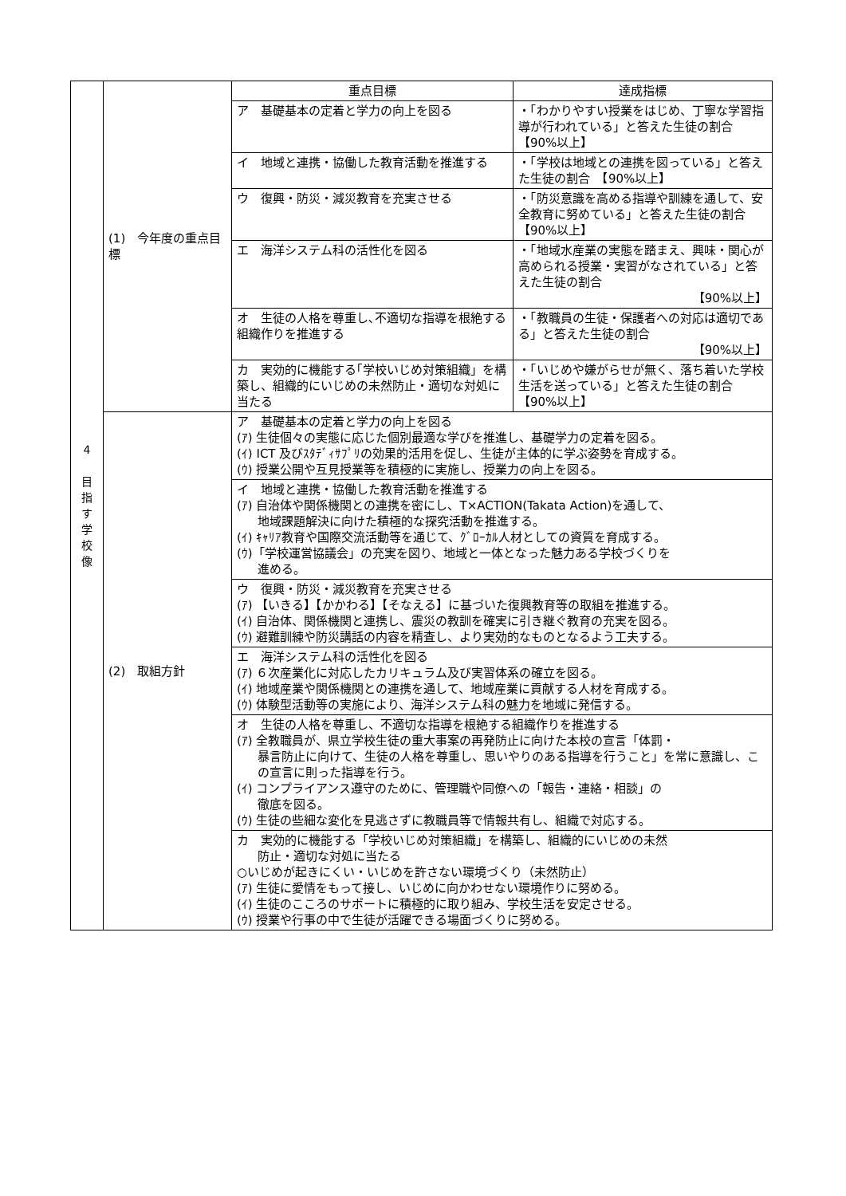| 4 目 指 す 学 校 像 | (1) 今年度の重点目標 | 重点目標 | 達成指標 |
| | | ア 基礎基本の定着と学力の向上を図る | ・「わかりやすい授業をはじめ、丁寧な学習指導が行われている」と答えた生徒の割合 【90%以上】 |
| | | イ 地域と連携・協働した教育活動を推進する | ・「学校は地域との連携を図っている」と答えた生徒の割合 【90%以上】 |
| | | ウ 復興・防災・減災教育を充実させる | ・「防災意識を高める指導や訓練を通して、安全教育に努めている」と答えた生徒の割合 【90%以上】 |
| | | エ 海洋システム科の活性化を図る | ・「地域水産業の実態を踏まえ、興味・関心が高められる授業・実習がなされている」と答えた生徒の割合 【90%以上】 |
| | | オ 生徒の人格を尊重し､不適切な指導を根絶する組織作りを推進する | ・「教職員の生徒・保護者への対応は適切である」と答えた生徒の割合 【90%以上】 |
| | | カ 実効的に機能する｢学校いじめ対策組織」を構築し、組織的にいじめの未然防止・適切な対処に当たる | ・「いじめや嫌がらせが無く、落ち着いた学校生活を送っている」と答えた生徒の割合 【90%以上】 |
| | (2) 取組方針 | ア 基礎基本の定着と学力の向上を図る (ｱ) 生徒個々の実態に応じた個別最適な学びを推進し、基礎学力の定着を図る。 (ｲ) ICT 及びｽﾀﾃﾞｨｻﾌﾟﾘの効果的活用を促し、生徒が主体的に学ぶ姿勢を育成する。 (ｳ) 授業公開や互見授業等を積極的に実施し、授業力の向上を図る。 | |
| | | イ 地域と連携・協働した教育活動を推進する (ｱ) 自治体や関係機関との連携を密にし、T×ACTION(Takata Action)を通して、 地域課題解決に向けた積極的な探究活動を推進する。 (ｲ) ｷｬﾘｱ教育や国際交流活動等を通じて、ｸﾞﾛｰｶﾙ人材としての資質を育成する。 (ｳ)「学校運営協議会」の充実を図り、地域と一体となった魅力ある学校づくりを 進める。 | |
| | | ウ 復興・防災・減災教育を充実させる (ｱ) 【いきる】【かかわる】【そなえる】に基づいた復興教育等の取組を推進する。 (ｲ) 自治体、関係機関と連携し、震災の教訓を確実に引き継ぐ教育の充実を図る。 (ｳ) 避難訓練や防災講話の内容を精査し、より実効的なものとなるよう工夫する。 | |
| | | エ 海洋システム科の活性化を図る (ｱ) ６次産業化に対応したカリキュラム及び実習体系の確立を図る。 (ｲ) 地域産業や関係機関との連携を通して、地域産業に貢献する人材を育成する。 (ｳ) 体験型活動等の実施により、海洋システム科の魅力を地域に発信する。 | |
| | | オ 生徒の人格を尊重し、不適切な指導を根絶する組織作りを推進する (ｱ) 全教職員が、県立学校生徒の重大事案の再発防止に向けた本校の宣言「体罰・ 暴言防止に向けて、生徒の人格を尊重し、思いやりのある指導を行うこと」を常に意識し、この宣言に則った指導を行う。 (ｲ) コンプライアンス遵守のために、管理職や同僚への「報告・連絡・相談」の 徹底を図る。 (ｳ) 生徒の些細な変化を見逃さずに教職員等で情報共有し、組織で対応する。 | |
| | | カ 実効的に機能する「学校いじめ対策組織」を構築し、組織的にいじめの未然 防止・適切な対処に当たる ○いじめが起きにくい・いじめを許さない環境づくり（未然防止） (ｱ) 生徒に愛情をもって接し、いじめに向かわせない環境作りに努める。 (ｲ) 生徒のこころのサポートに積極的に取り組み、学校生活を安定させる。 (ｳ) 授業や行事の中で生徒が活躍できる場面づくりに努める。 | |